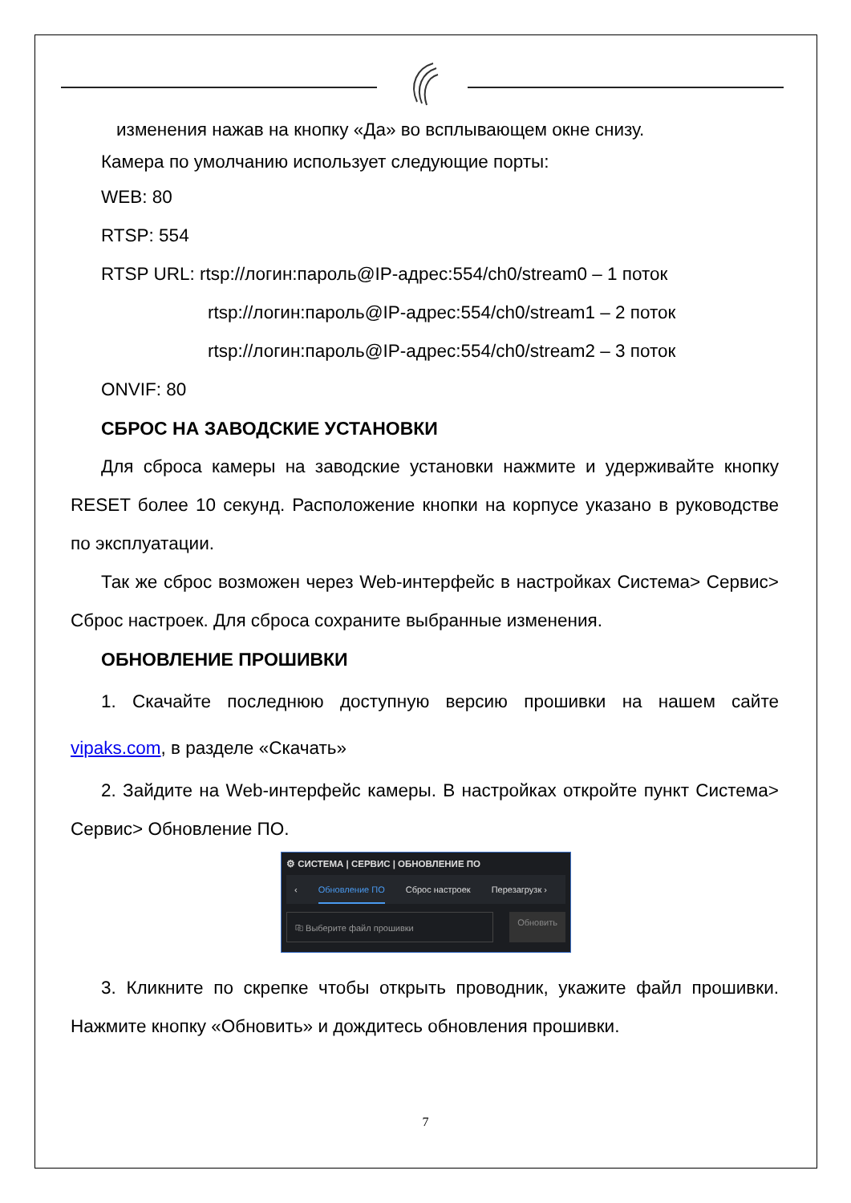изменения нажав на кнопку «Да» во всплывающем окне снизу.
Камера по умолчанию использует следующие порты:
WEB: 80
RTSP: 554
RTSP URL: rtsp://логин:пароль@IP-адрес:554/ch0/stream0 – 1 поток
rtsp://логин:пароль@IP-адрес:554/ch0/stream1 – 2 поток
rtsp://логин:пароль@IP-адрес:554/ch0/stream2 – 3 поток
ONVIF: 80
СБРОС НА ЗАВОДСКИЕ УСТАНОВКИ
Для сброса камеры на заводские установки нажмите и удерживайте кнопку RESET более 10 секунд. Расположение кнопки на корпусе указано в руководстве по эксплуатации.
Так же сброс возможен через Web-интерфейс в настройках Система> Сервис> Сброс настроек. Для сброса сохраните выбранные изменения.
ОБНОВЛЕНИЕ ПРОШИВКИ
1. Скачайте последнюю доступную версию прошивки на нашем сайте vipaks.com, в разделе «Скачать»
2. Зайдите на Web-интерфейс камеры. В настройках откройте пункт Система> Сервис> Обновление ПО.
⚙ СИСТЕМА | СЕРВИС | ОБНОВЛЕНИЕ ПО
‹ Обновление ПО Сброс настроек Перезагрузк ›
⎘ Выберите файл прошивки Обновить
3. Кликните по скрепке чтобы открыть проводник, укажите файл прошивки. Нажмите кнопку «Обновить» и дождитесь обновления прошивки.
7